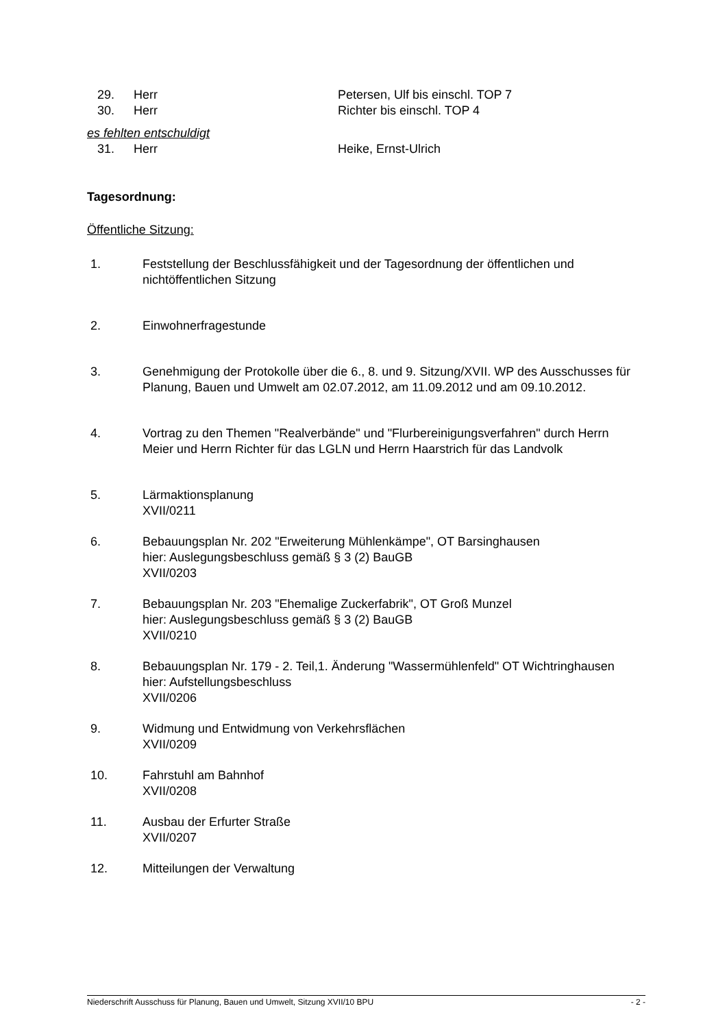29. Herr Petersen, Ulf bis einschl. TOP 7
30. Herr Richter bis einschl. TOP 4
es fehlten entschuldigt
31. Herr Heike, Ernst-Ulrich
Tagesordnung:
Öffentliche Sitzung:
1. Feststellung der Beschlussfähigkeit und der Tagesordnung der öffentlichen und nichtöffentlichen Sitzung
2. Einwohnerfragestunde
3. Genehmigung der Protokolle über die 6., 8. und 9. Sitzung/XVII. WP des Ausschusses für Planung, Bauen und Umwelt am 02.07.2012, am 11.09.2012 und am 09.10.2012.
4. Vortrag zu den Themen "Realverbände" und "Flurbereinigungsverfahren" durch Herrn Meier und Herrn Richter für das LGLN und Herrn Haarstrich für das Landvolk
5. Lärmaktionsplanung
XVII/0211
6. Bebauungsplan Nr. 202 "Erweiterung Mühlenkämpe", OT Barsinghausen
hier: Auslegungsbeschluss gemäß § 3 (2) BauGB
XVII/0203
7. Bebauungsplan Nr. 203 "Ehemalige Zuckerfabrik", OT Groß Munzel
hier: Auslegungsbeschluss gemäß § 3 (2) BauGB
XVII/0210
8. Bebauungsplan Nr. 179 - 2. Teil,1. Änderung "Wassermühlenfeld" OT Wichtringhausen
hier: Aufstellungsbeschluss
XVII/0206
9. Widmung und Entwidmung von Verkehrsflächen
XVII/0209
10. Fahrstuhl am Bahnhof
XVII/0208
11. Ausbau der Erfurter Straße
XVII/0207
12. Mitteilungen der Verwaltung
Niederschrift Ausschuss für Planung, Bauen und Umwelt, Sitzung XVII/10 BPU - 2 -